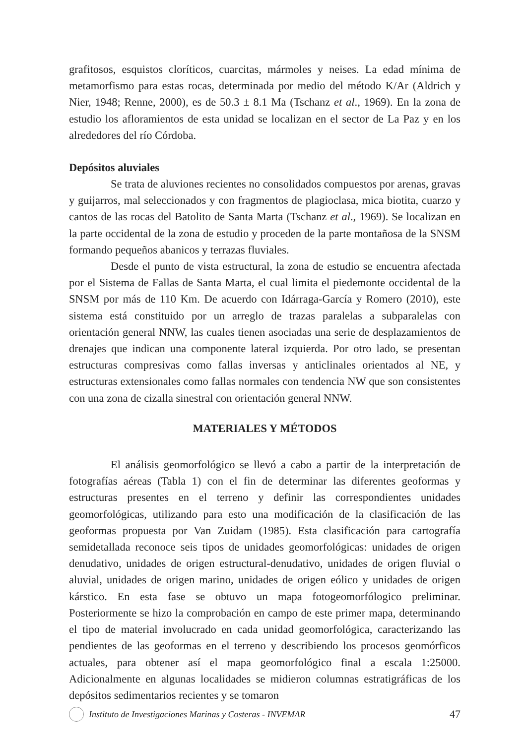grafitosos, esquistos cloríticos, cuarcitas, mármoles y neises. La edad mínima de metamorfismo para estas rocas, determinada por medio del método K/Ar (Aldrich y Nier, 1948; Renne, 2000), es de 50.3 ± 8.1 Ma (Tschanz et al., 1969). En la zona de estudio los afloramientos de esta unidad se localizan en el sector de La Paz y en los alrededores del río Córdoba.
Depósitos aluviales
Se trata de aluviones recientes no consolidados compuestos por arenas, gravas y guijarros, mal seleccionados y con fragmentos de plagioclasa, mica biotita, cuarzo y cantos de las rocas del Batolito de Santa Marta (Tschanz et al., 1969). Se localizan en la parte occidental de la zona de estudio y proceden de la parte montañosa de la SNSM formando pequeños abanicos y terrazas fluviales.
Desde el punto de vista estructural, la zona de estudio se encuentra afectada por el Sistema de Fallas de Santa Marta, el cual limita el piedemonte occidental de la SNSM por más de 110 Km. De acuerdo con Idárraga-García y Romero (2010), este sistema está constituido por un arreglo de trazas paralelas a subparalelas con orientación general NNW, las cuales tienen asociadas una serie de desplazamientos de drenajes que indican una componente lateral izquierda. Por otro lado, se presentan estructuras compresivas como fallas inversas y anticlinales orientados al NE, y estructuras extensionales como fallas normales con tendencia NW que son consistentes con una zona de cizalla sinestral con orientación general NNW.
MATERIALES Y MÉTODOS
El análisis geomorfológico se llevó a cabo a partir de la interpretación de fotografías aéreas (Tabla 1) con el fin de determinar las diferentes geoformas y estructuras presentes en el terreno y definir las correspondientes unidades geomorfológicas, utilizando para esto una modificación de la clasificación de las geoformas propuesta por Van Zuidam (1985). Esta clasificación para cartografía semidetallada reconoce seis tipos de unidades geomorfológicas: unidades de origen denudativo, unidades de origen estructural-denudativo, unidades de origen fluvial o aluvial, unidades de origen marino, unidades de origen eólico y unidades de origen kárstico. En esta fase se obtuvo un mapa fotogeomorfólogico preliminar. Posteriormente se hizo la comprobación en campo de este primer mapa, determinando el tipo de material involucrado en cada unidad geomorfológica, caracterizando las pendientes de las geoformas en el terreno y describiendo los procesos geomórficos actuales, para obtener así el mapa geomorfológico final a escala 1:25000. Adicionalmente en algunas localidades se midieron columnas estratigráficas de los depósitos sedimentarios recientes y se tomaron
Instituto de Investigaciones Marinas y Costeras - INVEMAR 47